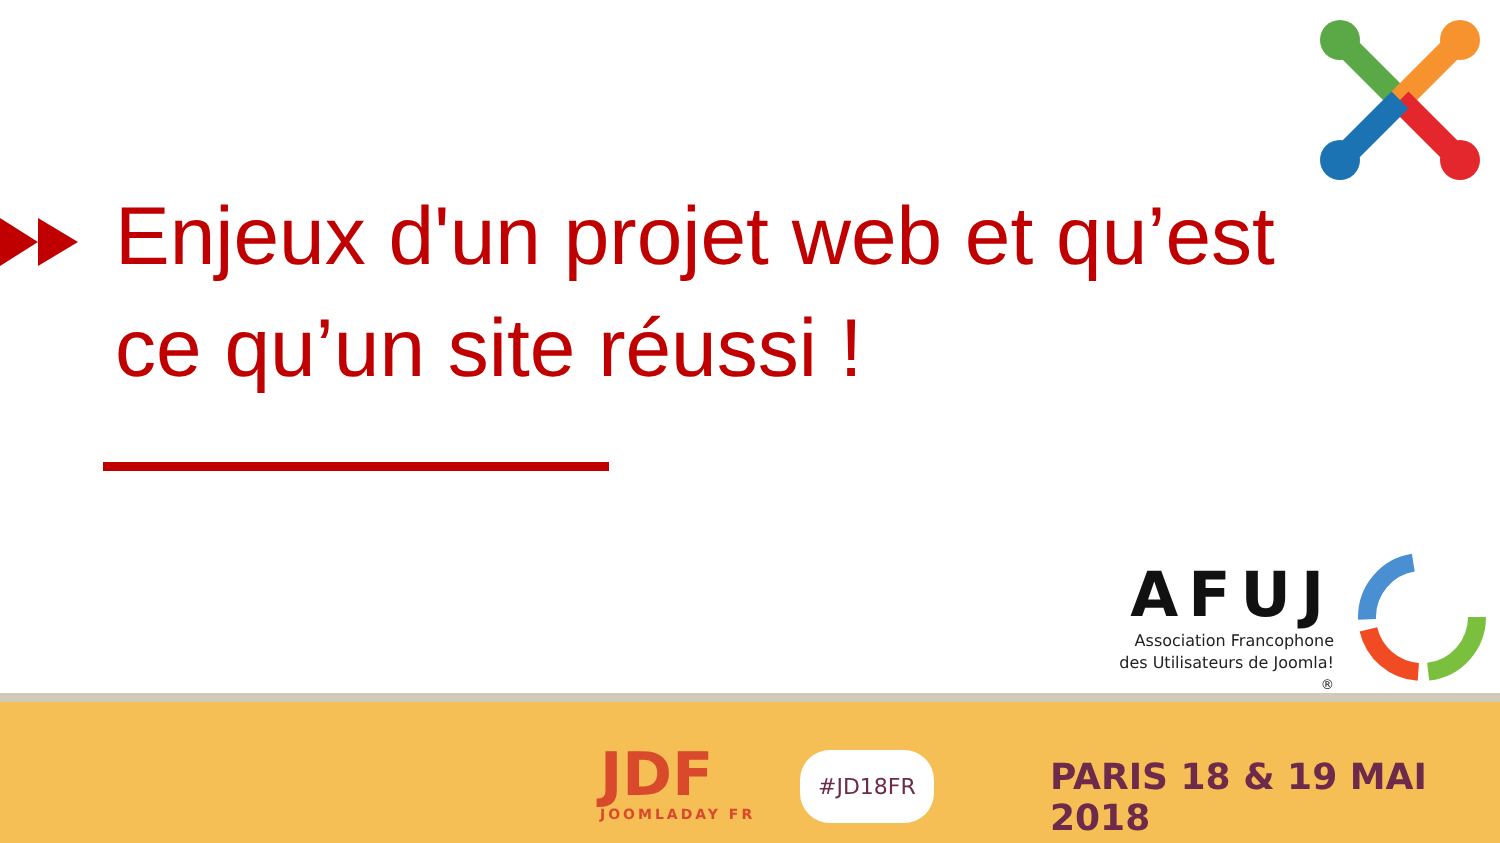Enjeux d'un projet web et qu’est ce qu’un site réussi !
AFUJ
Association Francophone
des Utilisateurs de Joomla!<sup>®</sup>
JDF
JOOMLADAY FR
#JD18FR PARIS 18 & 19 MAI 2018